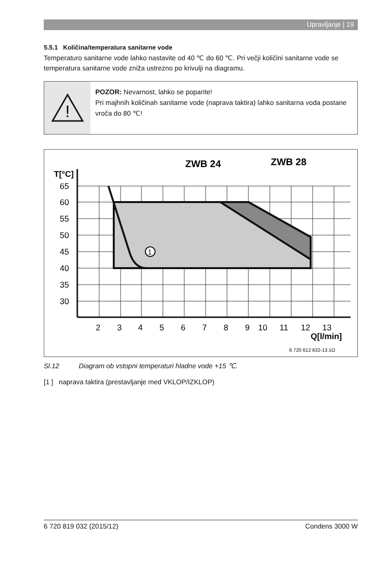Upravljanje | 19
5.5.1 Količina/temperatura sanitarne vode
Temperaturo sanitarne vode lahko nastavite od 40 ℃ do 60 ℃. Pri večji količini sanitarne vode se temperatura sanitarne vode zniža ustrezno po krivulji na diagramu.
!
POZOR: Nevarnost, lahko se poparite!
Pri majhnih količinah sanitarne vode (naprava taktira) lahko sanitarna voda postane vroča do 80 ℃!
1
T[°C]
65
60
55
50
45
40
35
30
2
3
4
5
6
7
8
9
10
11
12
13
Q[l/min]
ZWB 24
ZWB 28
6 720 612 632-13.1O
Sl.12 Diagram ob vstopni temperaturi hladne vode +15 ℃.
[1 ] naprava taktira (prestavljanje med VKLOP/IZKLOP)
6 720 819 032 (2015/12) Condens 3000 W